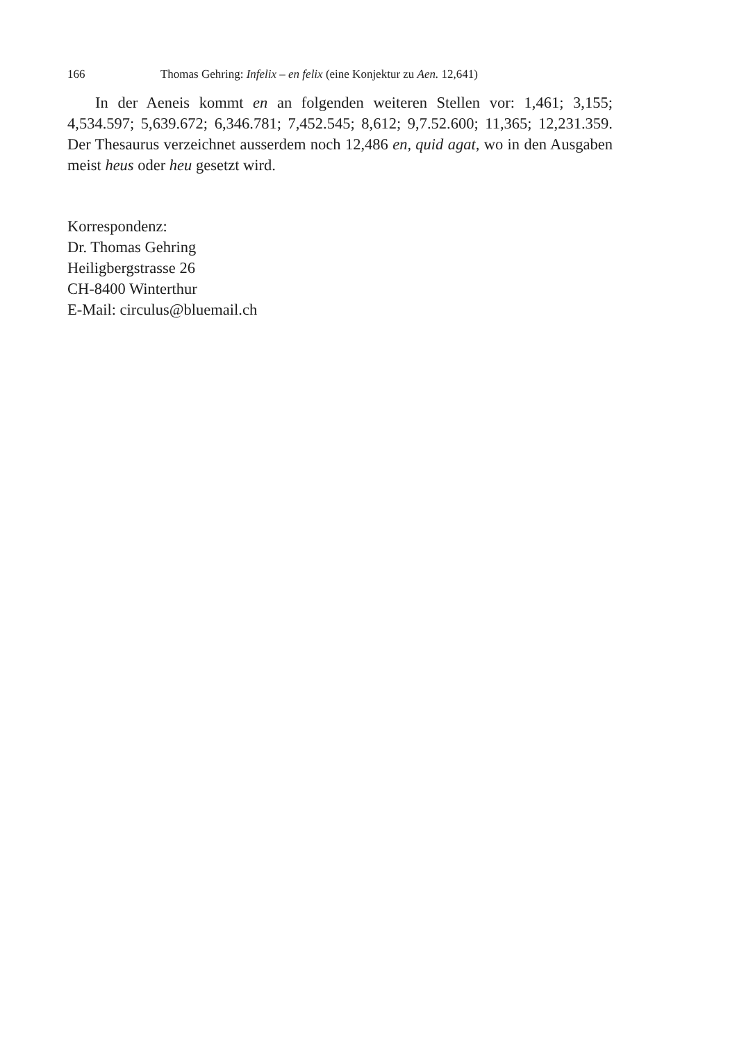166 Thomas Gehring: Infelix – en felix (eine Konjektur zu Aen. 12,641)
In der Aeneis kommt en an folgenden weiteren Stellen vor: 1,461; 3,155; 4,534.597; 5,639.672; 6,346.781; 7,452.545; 8,612; 9,7.52.600; 11,365; 12,231.359. Der Thesaurus verzeichnet ausserdem noch 12,486 en, quid agat, wo in den Ausgaben meist heus oder heu gesetzt wird.
Korrespondenz:
Dr. Thomas Gehring
Heiligbergstrasse 26
CH-8400 Winterthur
E-Mail: circulus@bluemail.ch